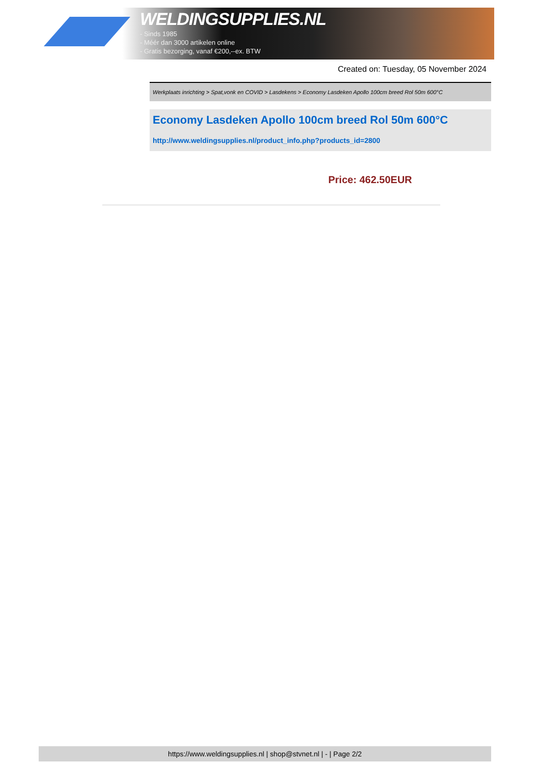WELDINGSUPPLIES.NL
- Sinds 1985
- Méér dan 3000 artikelen online
- Gratis bezorging, vanaf €200,--ex. BTW
Created on: Tuesday, 05 November 2024
Werkplaats inrichting > Spat,vonk en COVID > Lasdekens > Economy Lasdeken Apollo 100cm breed Rol 50m 600°C
Economy Lasdeken Apollo 100cm breed Rol 50m 600°C
http://www.weldingsupplies.nl/product_info.php?products_id=2800
Price: 462.50EUR
https://www.weldingsupplies.nl | shop@stvnet.nl | - | Page 2/2